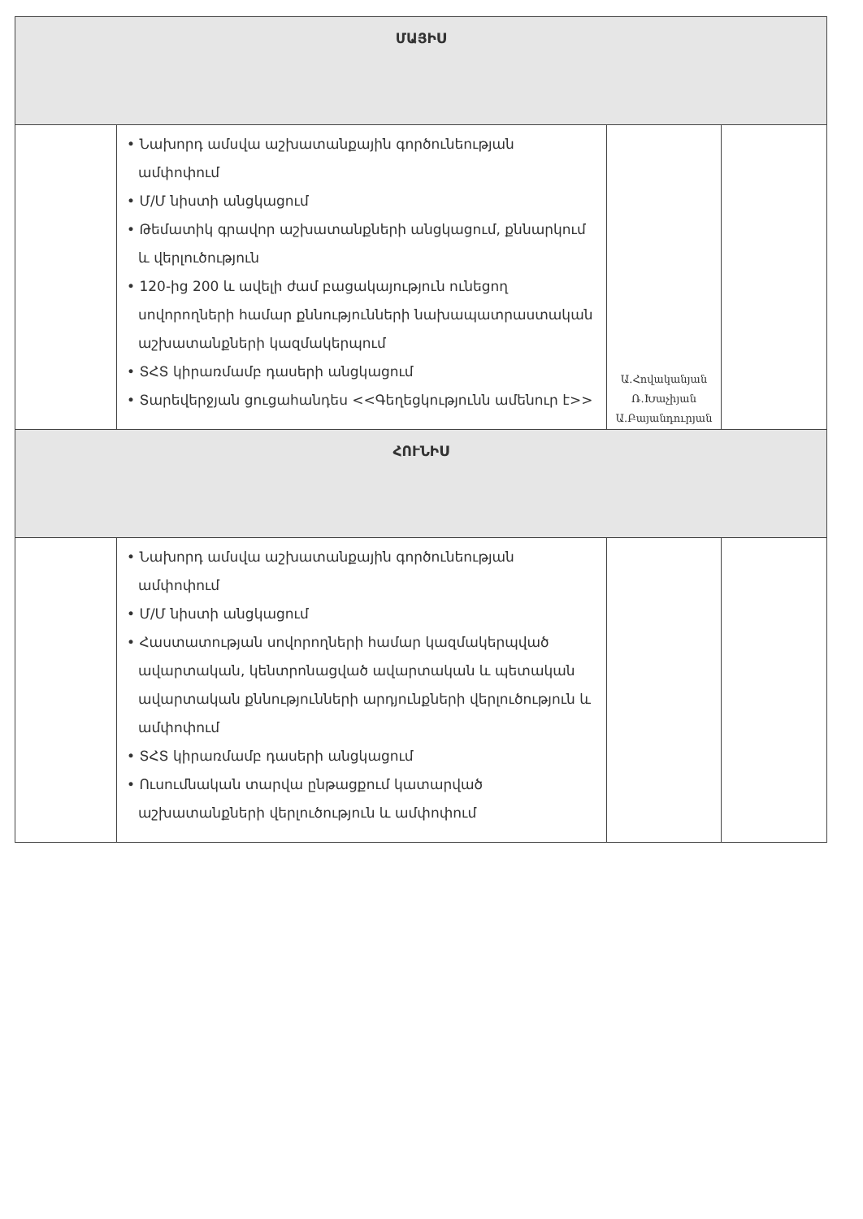| ՄԱՅԻՍ | | | |
| --- | --- | --- | --- |
| | • Նախորդ ամսվա աշխատանքային գործունեության ամփոփում • Մ/Մ նիստի անցկացում • Թեմատիկ գրավոր աշխատանքների անցկացում, քննարկում և վերլուծություն • 120-ից 200 և ավելի ժամ բացակայություն ունեցող սովորողների համար քննությունների նախապատրաստական աշխատանքների կազմակերպում • ՏՀՏ կիրառմամբ դասերի անցկացում • Տարեվերջյան ցուցահանդես <<Գեղեցկությունն ամենուր է>> | Ա.Հովականյան Ռ.Խաչիյան Ա.Բայանդուրյան | |
| ՀՈՒՆԻՍ | | | |
| | • Նախորդ ամսվա աշխատանքային գործունեության ամփոփում • Մ/Մ նիստի անցկացում • Հաստատության սովորողների համար կազմակերպված ավարտական, կենտրոնացված ավարտական և պետական ավարտական քննությունների արդյունքների վերլուծություն և ամփոփում • ՏՀՏ կիրառմամբ դասերի անցկացում • Ուսումնական տարվա ընթացքում կատարված աշխատանքների վերլուծություն և ամփոփում | | |